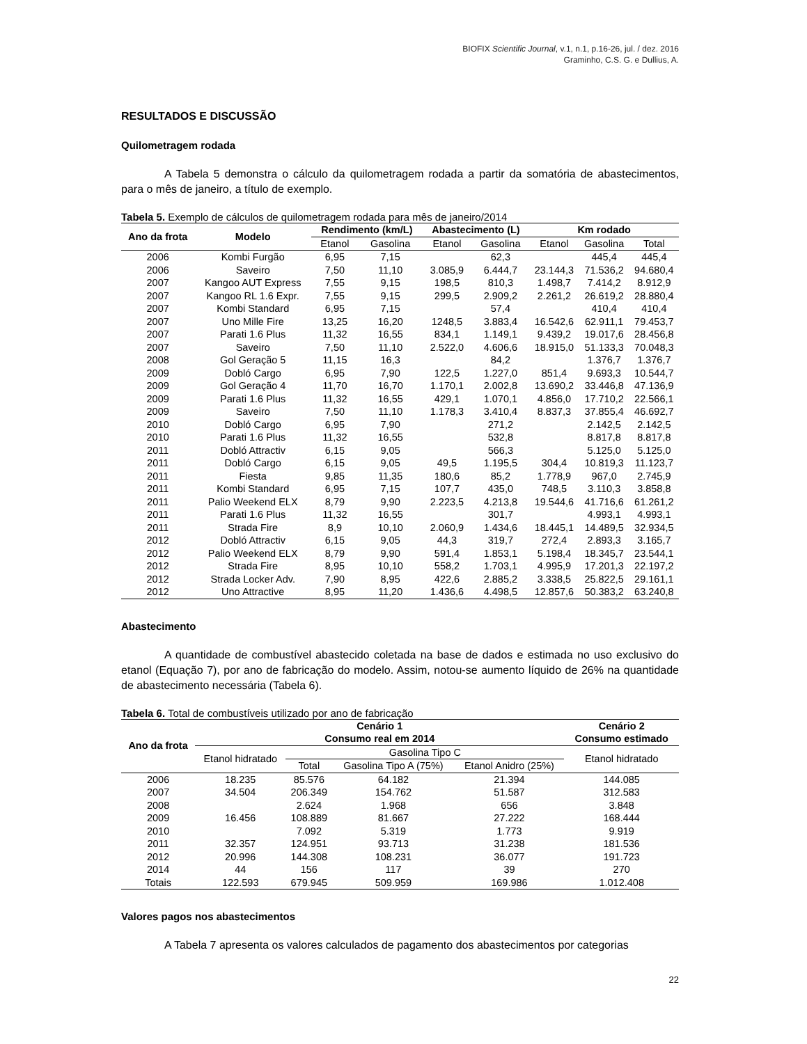BIOFIX Scientific Journal, v.1, n.1, p.16-26, jul. / dez. 2016
Graminho, C.S. G. e Dullius, A.
RESULTADOS E DISCUSSÃO
Quilometragem rodada
A Tabela 5 demonstra o cálculo da quilometragem rodada a partir da somatória de abastecimentos, para o mês de janeiro, a título de exemplo.
Tabela 5. Exemplo de cálculos de quilometragem rodada para mês de janeiro/2014
| Ano da frota | Modelo | Rendimento (km/L) | | Abastecimento (L) | | Km rodado | | |
| --- | --- | --- | --- | --- | --- | --- | --- | --- |
| | | Etanol | Gasolina | Etanol | Gasolina | Etanol | Gasolina | Total |
| 2006 | Kombi Furgão | 6,95 | 7,15 | | 62,3 | | 445,4 | 445,4 |
| 2006 | Saveiro | 7,50 | 11,10 | 3.085,9 | 6.444,7 | 23.144,3 | 71.536,2 | 94.680,4 |
| 2007 | Kangoo AUT Express | 7,55 | 9,15 | 198,5 | 810,3 | 1.498,7 | 7.414,2 | 8.912,9 |
| 2007 | Kangoo RL 1.6 Expr. | 7,55 | 9,15 | 299,5 | 2.909,2 | 2.261,2 | 26.619,2 | 28.880,4 |
| 2007 | Kombi Standard | 6,95 | 7,15 | | 57,4 | | 410,4 | 410,4 |
| 2007 | Uno Mille Fire | 13,25 | 16,20 | 1248,5 | 3.883,4 | 16.542,6 | 62.911,1 | 79.453,7 |
| 2007 | Parati 1.6 Plus | 11,32 | 16,55 | 834,1 | 1.149,1 | 9.439,2 | 19.017,6 | 28.456,8 |
| 2007 | Saveiro | 7,50 | 11,10 | 2.522,0 | 4.606,6 | 18.915,0 | 51.133,3 | 70.048,3 |
| 2008 | Gol Geração 5 | 11,15 | 16,3 | | 84,2 | | 1.376,7 | 1.376,7 |
| 2009 | Dobló Cargo | 6,95 | 7,90 | 122,5 | 1.227,0 | 851,4 | 9.693,3 | 10.544,7 |
| 2009 | Gol Geração 4 | 11,70 | 16,70 | 1.170,1 | 2.002,8 | 13.690,2 | 33.446,8 | 47.136,9 |
| 2009 | Parati 1.6 Plus | 11,32 | 16,55 | 429,1 | 1.070,1 | 4.856,0 | 17.710,2 | 22.566,1 |
| 2009 | Saveiro | 7,50 | 11,10 | 1.178,3 | 3.410,4 | 8.837,3 | 37.855,4 | 46.692,7 |
| 2010 | Dobló Cargo | 6,95 | 7,90 | | 271,2 | | 2.142,5 | 2.142,5 |
| 2010 | Parati 1.6 Plus | 11,32 | 16,55 | | 532,8 | | 8.817,8 | 8.817,8 |
| 2011 | Dobló Attractiv | 6,15 | 9,05 | | 566,3 | | 5.125,0 | 5.125,0 |
| 2011 | Dobló Cargo | 6,15 | 9,05 | 49,5 | 1.195,5 | 304,4 | 10.819,3 | 11.123,7 |
| 2011 | Fiesta | 9,85 | 11,35 | 180,6 | 85,2 | 1.778,9 | 967,0 | 2.745,9 |
| 2011 | Kombi Standard | 6,95 | 7,15 | 107,7 | 435,0 | 748,5 | 3.110,3 | 3.858,8 |
| 2011 | Palio Weekend ELX | 8,79 | 9,90 | 2.223,5 | 4.213,8 | 19.544,6 | 41.716,6 | 61.261,2 |
| 2011 | Parati 1.6 Plus | 11,32 | 16,55 | | 301,7 | | 4.993,1 | 4.993,1 |
| 2011 | Strada Fire | 8,9 | 10,10 | 2.060,9 | 1.434,6 | 18.445,1 | 14.489,5 | 32.934,5 |
| 2012 | Dobló Attractiv | 6,15 | 9,05 | 44,3 | 319,7 | 272,4 | 2.893,3 | 3.165,7 |
| 2012 | Palio Weekend ELX | 8,79 | 9,90 | 591,4 | 1.853,1 | 5.198,4 | 18.345,7 | 23.544,1 |
| 2012 | Strada Fire | 8,95 | 10,10 | 558,2 | 1.703,1 | 4.995,9 | 17.201,3 | 22.197,2 |
| 2012 | Strada Locker Adv. | 7,90 | 8,95 | 422,6 | 2.885,2 | 3.338,5 | 25.822,5 | 29.161,1 |
| 2012 | Uno Attractive | 8,95 | 11,20 | 1.436,6 | 4.498,5 | 12.857,6 | 50.383,2 | 63.240,8 |
Abastecimento
A quantidade de combustível abastecido coletada na base de dados e estimada no uso exclusivo do etanol (Equação 7), por ano de fabricação do modelo. Assim, notou-se aumento líquido de 26% na quantidade de abastecimento necessária (Tabela 6).
Tabela 6. Total de combustíveis utilizado por ano de fabricação
| Ano da frota | Cenário 1 Consumo real em 2014 | | | | Cenário 2 Consumo estimado |
| --- | --- | --- | --- | --- | --- |
| | Etanol hidratado | Gasolina Tipo C | | | Etanol hidratado |
| | | Total | Gasolina Tipo A (75%) | Etanol Anidro (25%) | |
| 2006 | 18.235 | 85.576 | 64.182 | 21.394 | 144.085 |
| 2007 | 34.504 | 206.349 | 154.762 | 51.587 | 312.583 |
| 2008 | | 2.624 | 1.968 | 656 | 3.848 |
| 2009 | 16.456 | 108.889 | 81.667 | 27.222 | 168.444 |
| 2010 | | 7.092 | 5.319 | 1.773 | 9.919 |
| 2011 | 32.357 | 124.951 | 93.713 | 31.238 | 181.536 |
| 2012 | 20.996 | 144.308 | 108.231 | 36.077 | 191.723 |
| 2014 | 44 | 156 | 117 | 39 | 270 |
| Totais | 122.593 | 679.945 | 509.959 | 169.986 | 1.012.408 |
Valores pagos nos abastecimentos
A Tabela 7 apresenta os valores calculados de pagamento dos abastecimentos por categorias
22